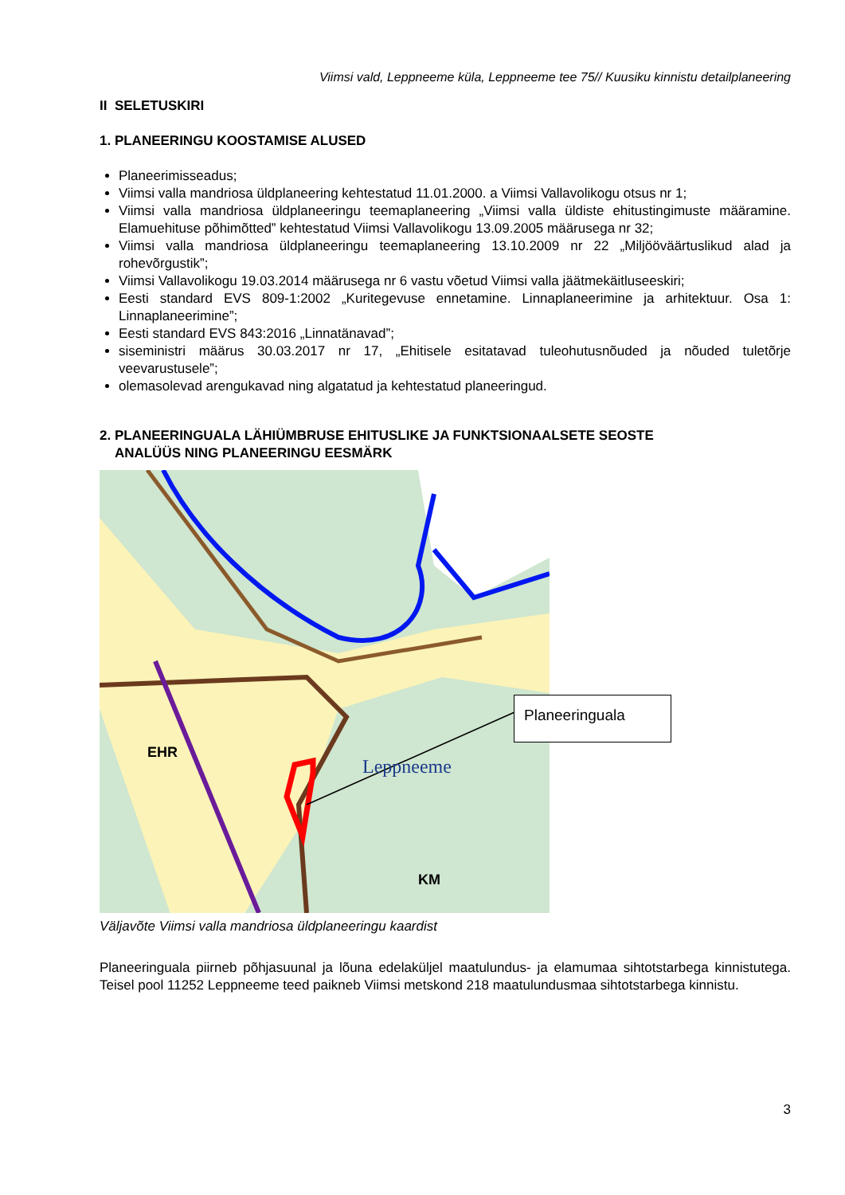Viimsi vald, Leppneeme küla, Leppneeme tee 75// Kuusiku kinnistu detailplaneering
II SELETUSKIRI
1. PLANEERINGU KOOSTAMISE ALUSED
Planeerimisseadus;
Viimsi valla mandriosa üldplaneering kehtestatud 11.01.2000. a Viimsi Vallavolikogu otsus nr 1;
Viimsi valla mandriosa üldplaneeringu teemaplaneering „Viimsi valla üldiste ehitustingimuste määramine. Elamuehituse põhimõtted” kehtestatud Viimsi Vallavolikogu 13.09.2005 määrusega nr 32;
Viimsi valla mandriosa üldplaneeringu teemaplaneering 13.10.2009 nr 22 „Miljööväärtuslikud alad ja rohevõrgustik”;
Viimsi Vallavolikogu 19.03.2014 määrusega nr 6 vastu võetud Viimsi valla jäätmekäitluseeskiri;
Eesti standard EVS 809-1:2002 „Kuritegevuse ennetamine. Linnaplaneerimine ja arhitektuur. Osa 1: Linnaplaneerimine”;
Eesti standard EVS 843:2016 „Linnatänavad”;
siseministri määrus 30.03.2017 nr 17, „Ehitisele esitatavad tuleohutusnõuded ja nõuded tuletõrje veevarustusele”;
olemasolevad arengukavad ning algatatud ja kehtestatud planeeringud.
2. PLANEERINGUALA LÄHIÜMBRUSE EHITUSLIKE JA FUNKTSIONAALSETE SEOSTE
ANALÜÜS NING PLANEERINGU EESMÄRK
EHR
KM
Leppneeme
Planeeringuala
Väljavõte Viimsi valla mandriosa üldplaneeringu kaardist
Planeeringuala piirneb põhjasuunal ja lõuna edelaküljel maatulundus- ja elamumaa sihtotstarbega kinnistutega. Teisel pool 11252 Leppneeme teed paikneb Viimsi metskond 218 maatulundusmaa sihtotstarbega kinnistu.
3